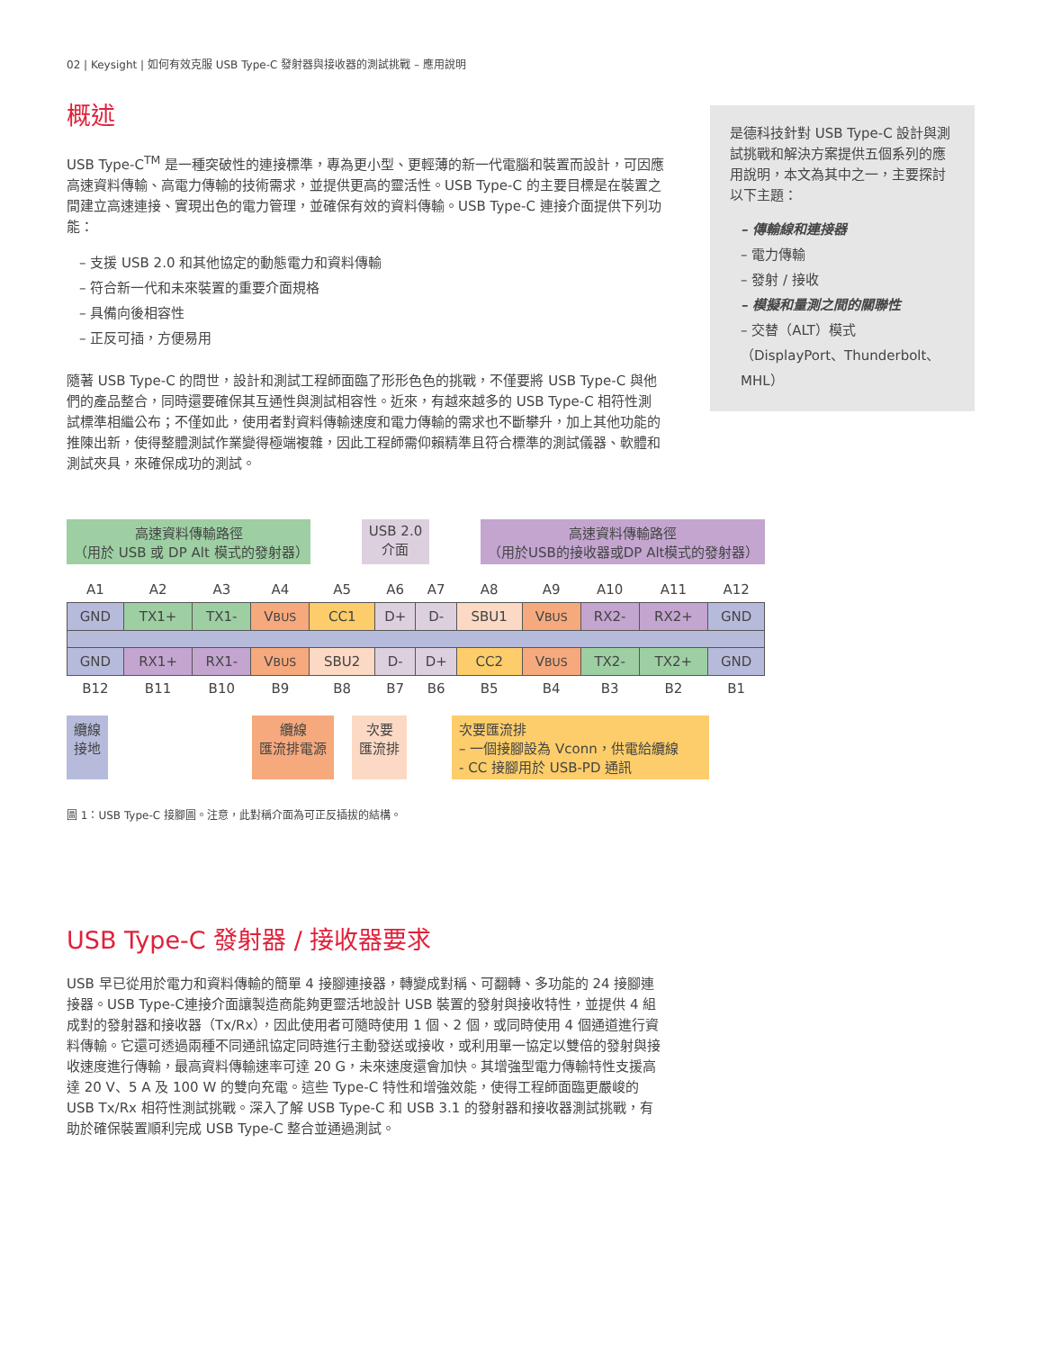02 | Keysight | 如何有效克服 USB Type-C 發射器與接收器的測試挑戰 – 應用說明
概述
USB Type-C<sup>TM</sup> 是一種突破性的連接標準，專為更小型、更輕薄的新一代電腦和裝置而設計，可因應高速資料傳輸、高電力傳輸的技術需求，並提供更高的靈活性。USB Type-C 的主要目標是在裝置之間建立高速連接、實現出色的電力管理，並確保有效的資料傳輸。USB Type-C 連接介面提供下列功能：
– 支援 USB 2.0 和其他協定的動態電力和資料傳輸
– 符合新一代和未來裝置的重要介面規格
– 具備向後相容性
– 正反可插，方便易用
隨著 USB Type-C 的問世，設計和測試工程師面臨了形形色色的挑戰，不僅要將 USB Type-C 與他們的產品整合，同時還要確保其互通性與測試相容性。近來，有越來越多的 USB Type-C 相符性測試標準相繼公布；不僅如此，使用者對資料傳輸速度和電力傳輸的需求也不斷攀升，加上其他功能的推陳出新，使得整體測試作業變得極端複雜，因此工程師需仰賴精準且符合標準的測試儀器、軟體和測試夾具，來確保成功的測試。
是德科技針對 USB Type-C 設計與測試挑戰和解決方案提供五個系列的應用說明，本文為其中之一，主要探討以下主題：
– 傳輸線和連接器
– 電力傳輸
– 發射 / 接收
– 模擬和量測之間的關聯性
– 交替（ALT）模式（DisplayPort、Thunderbolt、MHL）
高速資料傳輸路徑
（用於 USB 或 DP Alt 模式的發射器）
USB 2.0
介面
高速資料傳輸路徑
（用於USB的接收器或DP Alt模式的發射器）
| A1 | A2 | A3 | A4 | A5 | A6 | A7 | A8 | A9 | A10 | A11 | A12 |
| GND | TX1+ | TX1- | V BUS | CC1 | D+ | D- | SBU1 | V BUS | RX2- | RX2+ | GND |
| GND | RX1+ | RX1- | V BUS | SBU2 | D- | D+ | CC2 | V BUS | TX2- | TX2+ | GND |
| B12 | B11 | B10 | B9 | B8 | B7 | B6 | B5 | B4 | B3 | B2 | B1 |
纜線
接地
纜線
匯流排電源
次要
匯流排
次要匯流排
– 一個接腳設為 Vconn，供電給纜線
- CC 接腳用於 USB-PD 通訊
圖 1：USB Type-C 接腳圖。注意，此對稱介面為可正反插拔的結構。
USB Type-C 發射器 / 接收器要求
USB 早已從用於電力和資料傳輸的簡單 4 接腳連接器，轉變成對稱、可翻轉、多功能的 24 接腳連接器。USB Type-C連接介面讓製造商能夠更靈活地設計 USB 裝置的發射與接收特性，並提供 4 組成對的發射器和接收器（Tx/Rx），因此使用者可隨時使用 1 個、2 個，或同時使用 4 個通道進行資料傳輸。它還可透過兩種不同通訊協定同時進行主動發送或接收，或利用單一協定以雙倍的發射與接收速度進行傳輸，最高資料傳輸速率可達 20 G，未來速度還會加快。其增強型電力傳輸特性支援高達 20 V、5 A 及 100 W 的雙向充電。這些 Type-C 特性和增強效能，使得工程師面臨更嚴峻的 USB Tx/Rx 相符性測試挑戰。深入了解 USB Type-C 和 USB 3.1 的發射器和接收器測試挑戰，有助於確保裝置順利完成 USB Type-C 整合並通過測試。